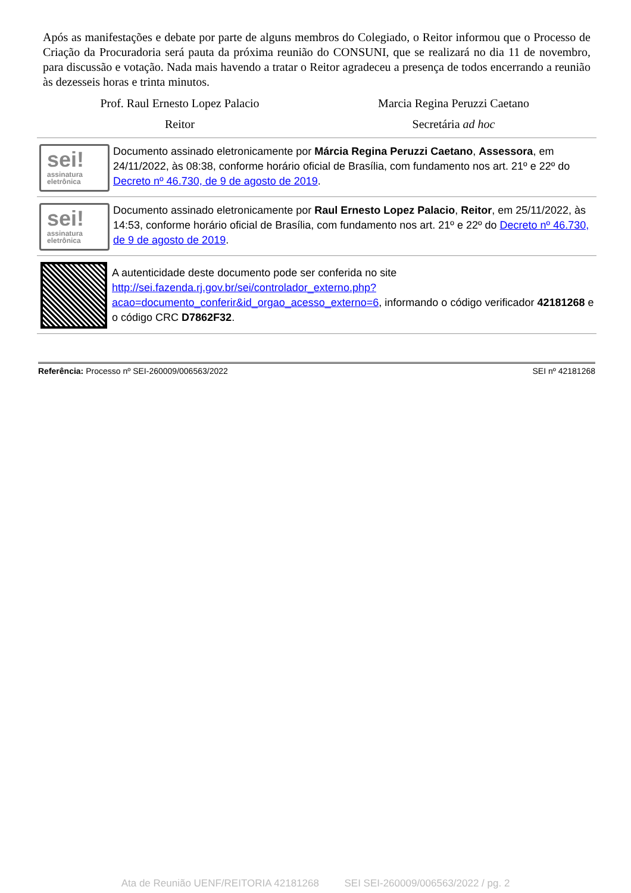Após as manifestações e debate por parte de alguns membros do Colegiado, o Reitor informou que o Processo de Criação da Procuradoria será pauta da próxima reunião do CONSUNI, que se realizará no dia 11 de novembro, para discussão e votação. Nada mais havendo a tratar o Reitor agradeceu a presença de todos encerrando a reunião às dezesseis horas e trinta minutos.
Prof. Raul Ernesto Lopez Palacio
Reitor
Marcia Regina Peruzzi Caetano
Secretária ad hoc
sei!
assinatura
eletrônica
Documento assinado eletronicamente por Márcia Regina Peruzzi Caetano, Assessora, em 24/11/2022, às 08:38, conforme horário oficial de Brasília, com fundamento nos art. 21º e 22º do Decreto nº 46.730, de 9 de agosto de 2019.
sei!
assinatura
eletrônica
Documento assinado eletronicamente por Raul Ernesto Lopez Palacio, Reitor, em 25/11/2022, às 14:53, conforme horário oficial de Brasília, com fundamento nos art. 21º e 22º do Decreto nº 46.730, de 9 de agosto de 2019.
A autenticidade deste documento pode ser conferida no site http://sei.fazenda.rj.gov.br/sei/controlador_externo.php?acao=documento_conferir&id_orgao_acesso_externo=6, informando o código verificador 42181268 e o código CRC D7862F32.
Referência: Processo nº SEI-260009/006563/2022 SEI nº 42181268
Ata de Reunião UENF/REITORIA 42181268 SEI SEI-260009/006563/2022 / pg. 2